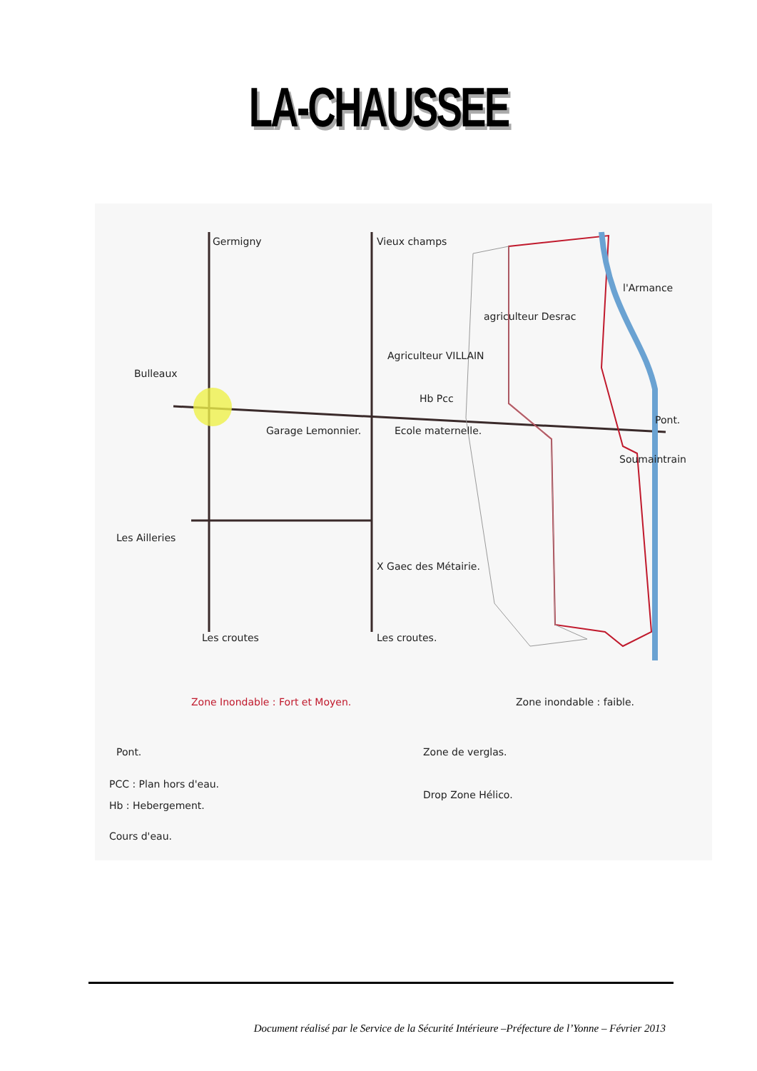LA-CHAUSSEE
Germigny Vieux champs
agriculteur Desrac
Agriculteur VILLAIN
Bulleaux
Hb Pcc
l'Armance
Garage Lemonnier. Ecole maternelle.
Pont.
Soumaintrain
Les Ailleries
X Gaec des Métairie.
Les croutes Les croutes.
Zone Inondable : Fort et Moyen.
Zone inondable : faible.
Pont. Zone de verglas.
PCC : Plan hors d'eau.
Hb : Hebergement.
Drop Zone Hélico.
Cours d'eau.
Document réalisé par le Service de la Sécurité Intérieure –Préfecture de l’Yonne – Février 2013